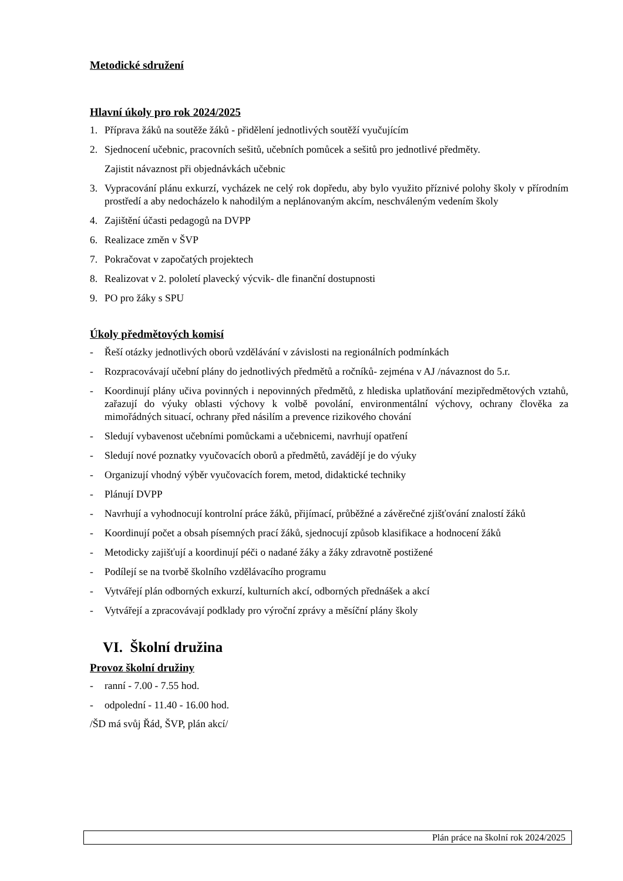Metodické sdružení
Hlavní úkoly pro rok 2024/2025
1. Příprava žáků na soutěže žáků - přidělení jednotlivých soutěží vyučujícím
2. Sjednocení učebnic, pracovních sešitů, učebních pomůcek a sešitů pro jednotlivé předměty.
Zajistit návaznost při objednávkách učebnic
3. Vypracování plánu exkurzí, vycházek ne celý rok dopředu, aby bylo využito příznivé polohy školy v přírodním prostředí a aby nedocházelo k nahodilým a neplánovaným akcím, neschváleným vedením školy
4. Zajištění účasti pedagogů na DVPP
6. Realizace změn v ŠVP
7. Pokračovat v započatých projektech
8. Realizovat v 2. pololetí plavecký výcvik- dle finanční dostupnosti
9. PO pro žáky s SPU
Úkoly předmětových komisí
- Řeší otázky jednotlivých oborů vzdělávání v závislosti na regionálních podmínkách
- Rozpracovávají učební plány do jednotlivých předmětů a ročníků- zejména v AJ /návaznost do 5.r.
- Koordinují plány učiva povinných i nepovinných předmětů, z hlediska uplatňování mezipředmětových vztahů, zařazují do výuky oblasti výchovy k volbě povolání, environmentální výchovy, ochrany člověka za mimořádných situací, ochrany před násilím a prevence rizikového chování
- Sledují vybavenost učebními pomůckami a učebnicemi, navrhují opatření
- Sledují nové poznatky vyučovacích oborů a předmětů, zavádějí je do výuky
- Organizují vhodný výběr vyučovacích forem, metod, didaktické techniky
- Plánují DVPP
- Navrhují a vyhodnocují kontrolní práce žáků, přijímací, průběžné a závěrečné zjišťování znalostí žáků
- Koordinují počet a obsah písemných prací žáků, sjednocují způsob klasifikace a hodnocení žáků
- Metodicky zajišťují a koordinují péči o nadané žáky a žáky zdravotně postižené
- Podílejí se na tvorbě školního vzdělávacího programu
- Vytvářejí plán odborných exkurzí, kulturních akcí, odborných přednášek a akcí
- Vytvářejí a zpracovávají podklady pro výroční zprávy a měsíční plány školy
VI. Školní družina
Provoz školní družiny
- ranní - 7.00 - 7.55 hod.
- odpolední - 11.40 - 16.00 hod.
/ŠD má svůj Řád, ŠVP, plán akcí/
Plán práce na školní rok 2024/2025